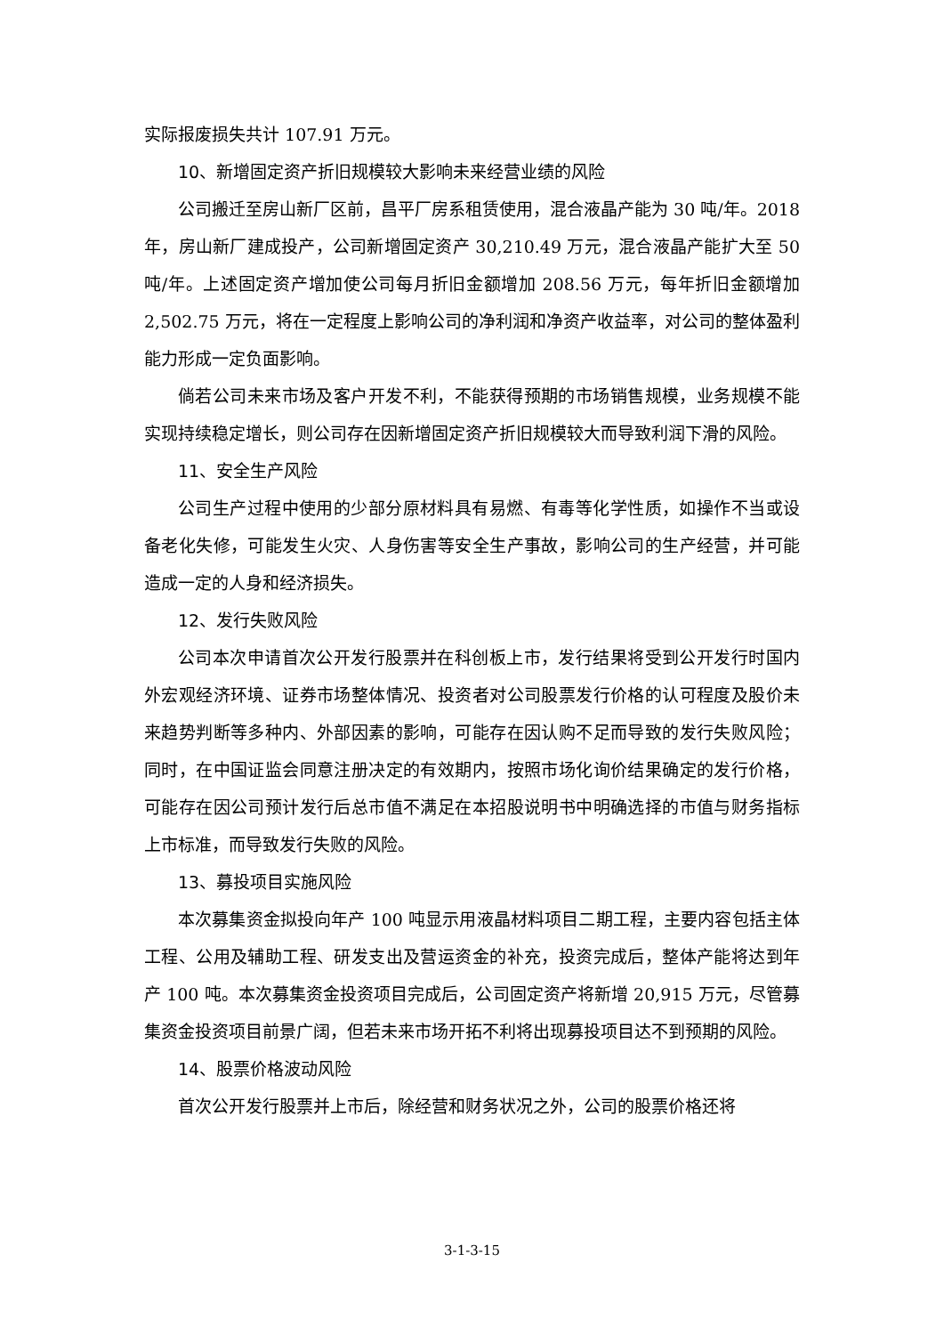实际报废损失共计 107.91 万元。
10、新增固定资产折旧规模较大影响未来经营业绩的风险
公司搬迁至房山新厂区前，昌平厂房系租赁使用，混合液晶产能为 30 吨/年。2018 年，房山新厂建成投产，公司新增固定资产 30,210.49 万元，混合液晶产能扩大至 50 吨/年。上述固定资产增加使公司每月折旧金额增加 208.56 万元，每年折旧金额增加 2,502.75 万元，将在一定程度上影响公司的净利润和净资产收益率，对公司的整体盈利能力形成一定负面影响。
倘若公司未来市场及客户开发不利，不能获得预期的市场销售规模，业务规模不能实现持续稳定增长，则公司存在因新增固定资产折旧规模较大而导致利润下滑的风险。
11、安全生产风险
公司生产过程中使用的少部分原材料具有易燃、有毒等化学性质，如操作不当或设备老化失修，可能发生火灾、人身伤害等安全生产事故，影响公司的生产经营，并可能造成一定的人身和经济损失。
12、发行失败风险
公司本次申请首次公开发行股票并在科创板上市，发行结果将受到公开发行时国内外宏观经济环境、证券市场整体情况、投资者对公司股票发行价格的认可程度及股价未来趋势判断等多种内、外部因素的影响，可能存在因认购不足而导致的发行失败风险；同时，在中国证监会同意注册决定的有效期内，按照市场化询价结果确定的发行价格，可能存在因公司预计发行后总市值不满足在本招股说明书中明确选择的市值与财务指标上市标准，而导致发行失败的风险。
13、募投项目实施风险
本次募集资金拟投向年产 100 吨显示用液晶材料项目二期工程，主要内容包括主体工程、公用及辅助工程、研发支出及营运资金的补充，投资完成后，整体产能将达到年产 100 吨。本次募集资金投资项目完成后，公司固定资产将新增 20,915 万元，尽管募集资金投资项目前景广阔，但若未来市场开拓不利将出现募投项目达不到预期的风险。
14、股票价格波动风险
首次公开发行股票并上市后，除经营和财务状况之外，公司的股票价格还将
3-1-3-15